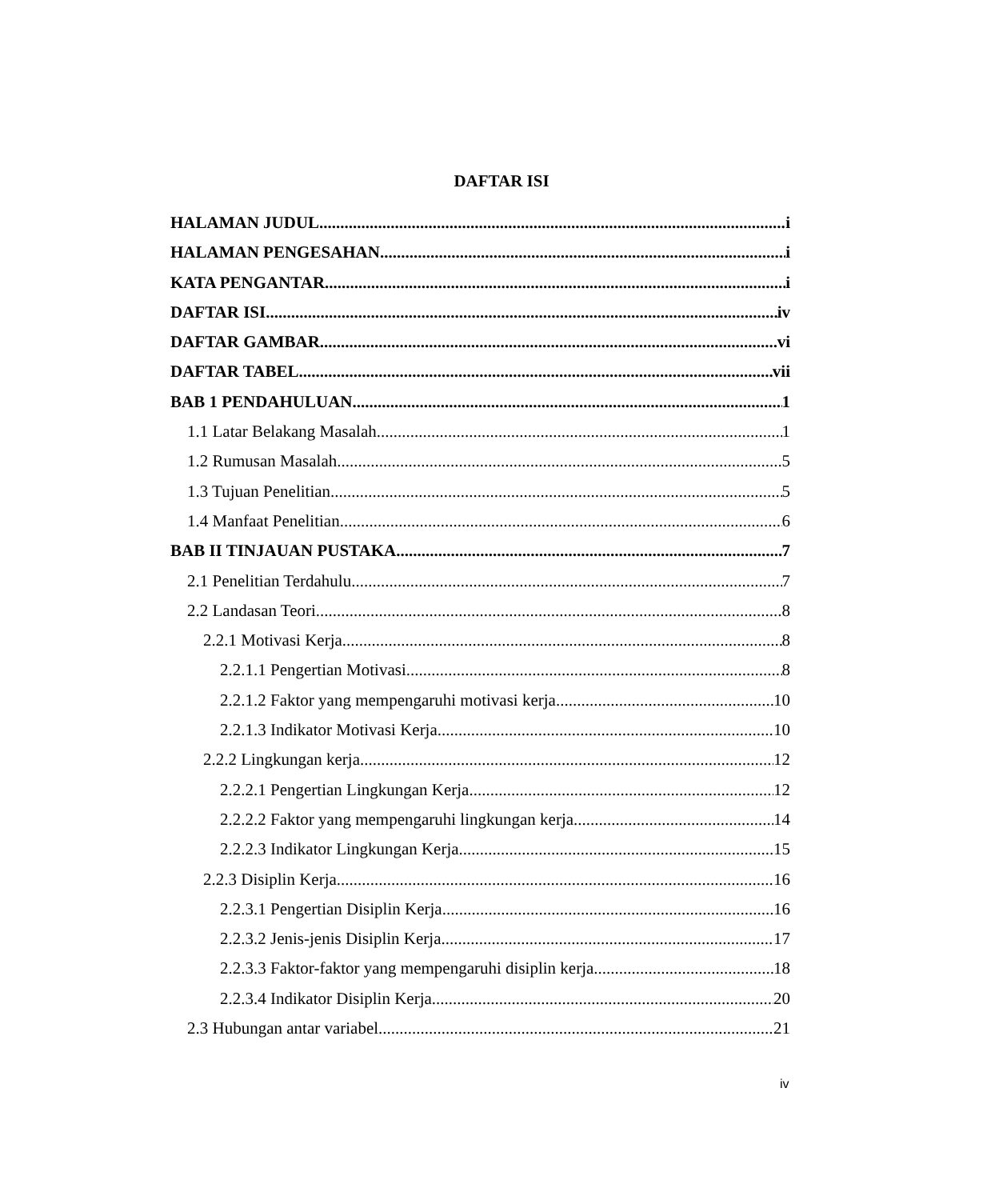DAFTAR ISI
HALAMAN JUDUL i
HALAMAN PENGESAHAN i
KATA PENGANTAR i
DAFTAR ISI iv
DAFTAR GAMBAR vi
DAFTAR TABEL vii
BAB 1 PENDAHULUAN 1
1.1 Latar Belakang Masalah 1
1.2 Rumusan Masalah 5
1.3 Tujuan Penelitian 5
1.4 Manfaat Penelitian 6
BAB II TINJAUAN PUSTAKA 7
2.1 Penelitian Terdahulu 7
2.2 Landasan Teori 8
2.2.1 Motivasi Kerja 8
2.2.1.1 Pengertian Motivasi 8
2.2.1.2 Faktor yang mempengaruhi motivasi kerja 10
2.2.1.3 Indikator Motivasi Kerja 10
2.2.2 Lingkungan kerja 12
2.2.2.1 Pengertian Lingkungan Kerja 12
2.2.2.2 Faktor yang mempengaruhi lingkungan kerja 14
2.2.2.3 Indikator Lingkungan Kerja 15
2.2.3 Disiplin Kerja 16
2.2.3.1 Pengertian Disiplin Kerja 16
2.2.3.2 Jenis-jenis Disiplin Kerja 17
2.2.3.3 Faktor-faktor yang mempengaruhi disiplin kerja 18
2.2.3.4 Indikator Disiplin Kerja 20
2.3 Hubungan antar variabel 21
iv